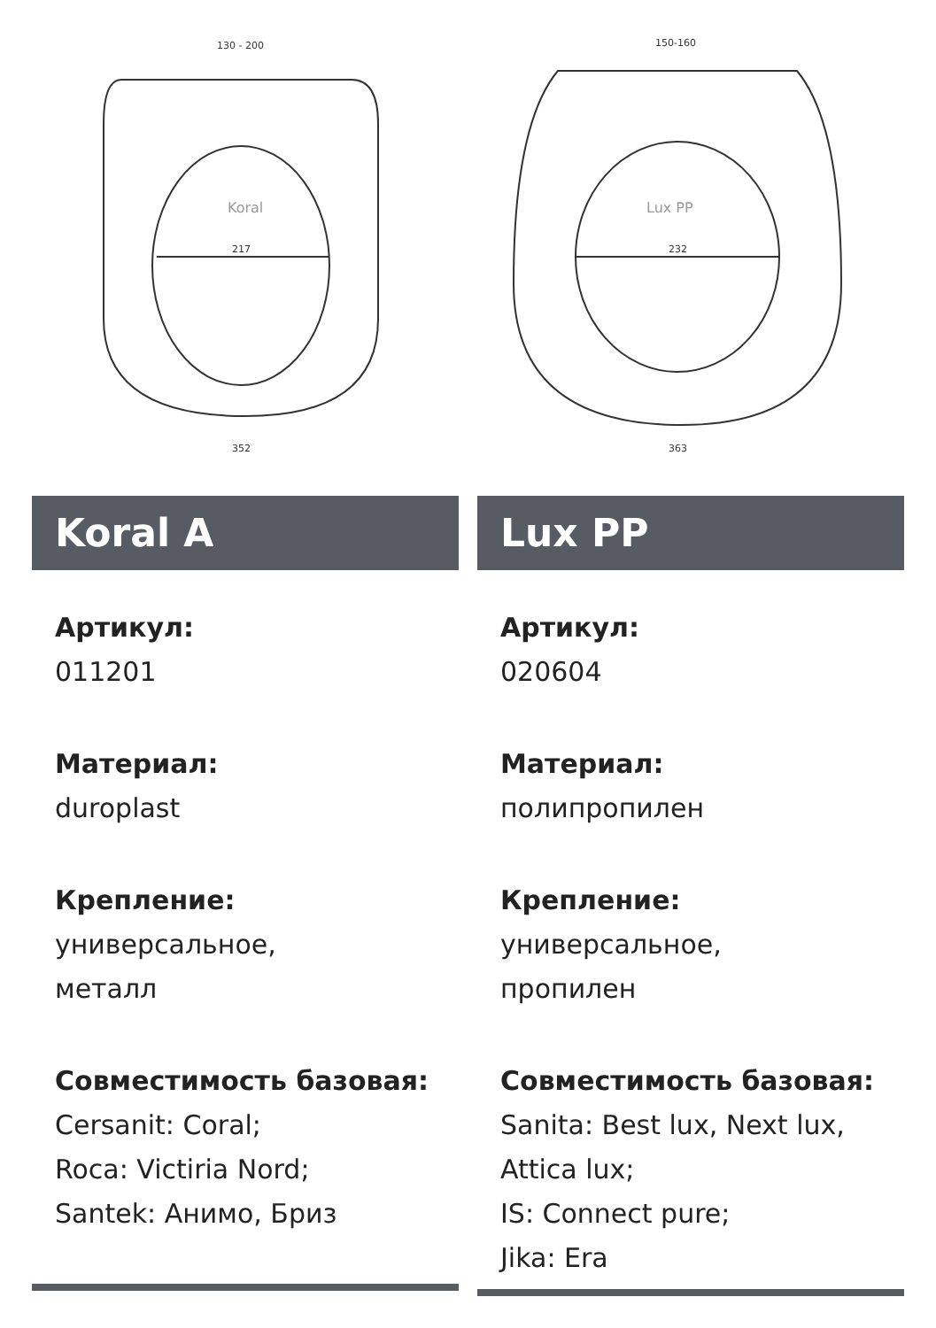Koral
217
352
130 - 200
Koral A
Артикул:
011201
Материал:
duroplast
Крепление:
универсальное,
металл
Совместимость базовая:
Cersanit: Coral;
Roca: Victiria Nord;
Santek: Анимо, Бриз
Lux PP
232
363
150-160
Lux PP
Артикул:
020604
Материал:
полипропилен
Крепление:
универсальное,
пропилен
Совместимость базовая:
Sanita: Best lux, Next lux,
Attica lux;
IS: Connect pure;
Jika: Era